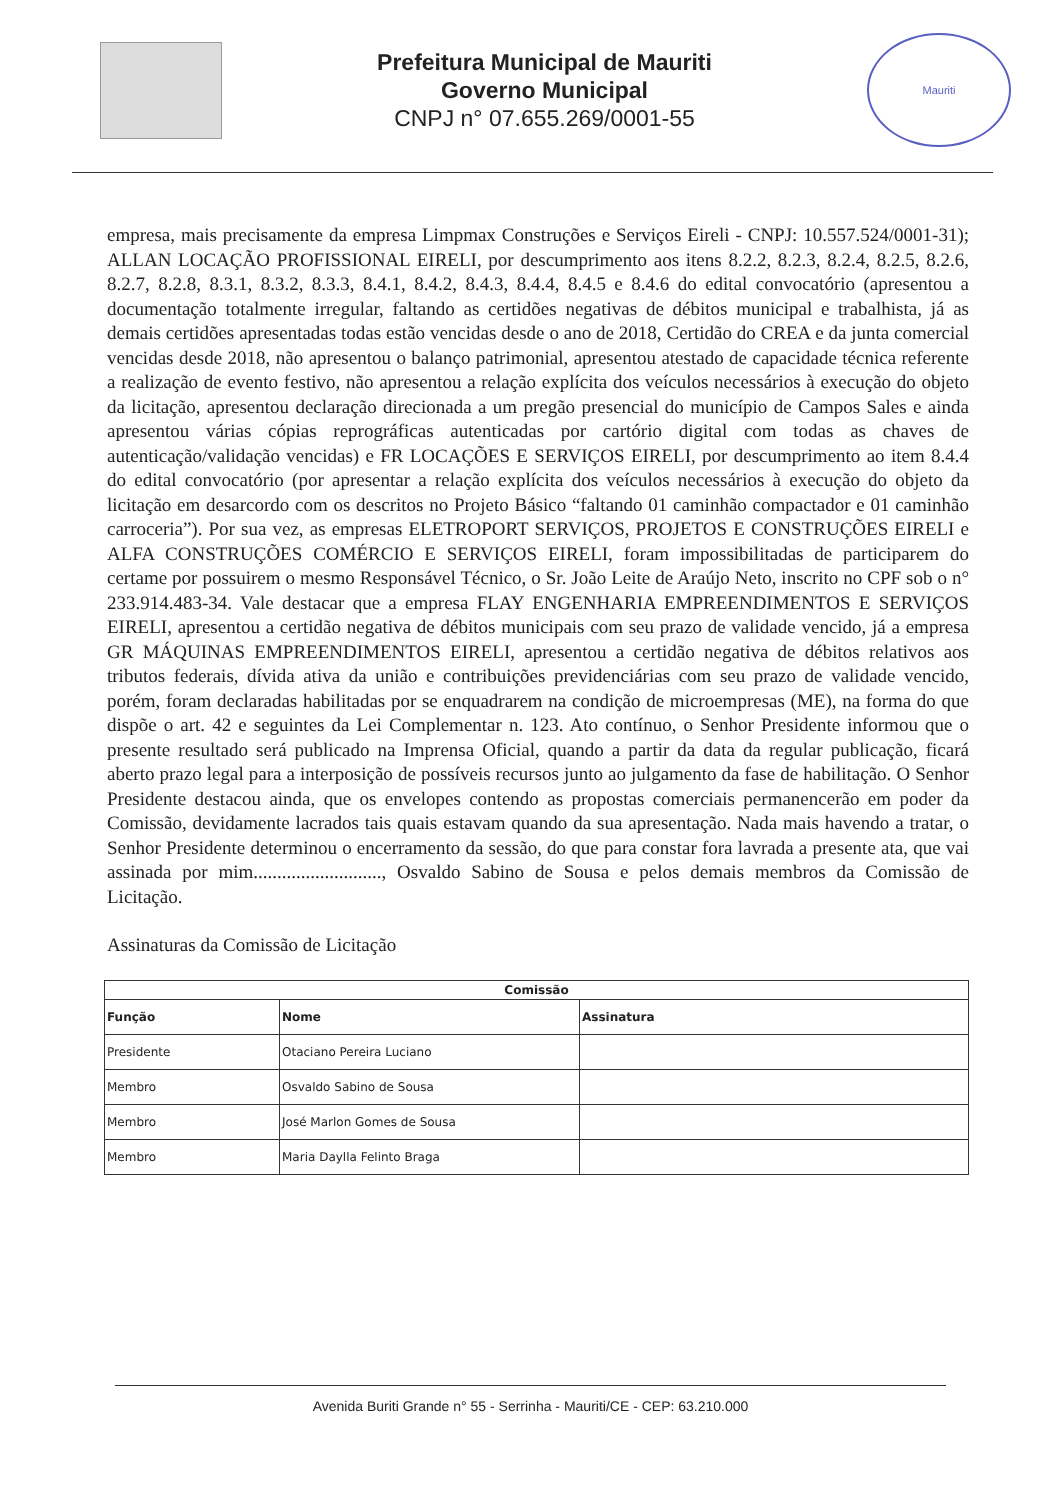Prefeitura Municipal de Mauriti
Governo Municipal
CNPJ n° 07.655.269/0001-55
Mauriti
empresa, mais precisamente da empresa Limpmax Construções e Serviços Eireli - CNPJ: 10.557.524/0001-31); ALLAN LOCAÇÃO PROFISSIONAL EIRELI, por descumprimento aos itens 8.2.2, 8.2.3, 8.2.4, 8.2.5, 8.2.6, 8.2.7, 8.2.8, 8.3.1, 8.3.2, 8.3.3, 8.4.1, 8.4.2, 8.4.3, 8.4.4, 8.4.5 e 8.4.6 do edital convocatório (apresentou a documentação totalmente irregular, faltando as certidões negativas de débitos municipal e trabalhista, já as demais certidões apresentadas todas estão vencidas desde o ano de 2018, Certidão do CREA e da junta comercial vencidas desde 2018, não apresentou o balanço patrimonial, apresentou atestado de capacidade técnica referente a realização de evento festivo, não apresentou a relação explícita dos veículos necessários à execução do objeto da licitação, apresentou declaração direcionada a um pregão presencial do município de Campos Sales e ainda apresentou várias cópias reprográficas autenticadas por cartório digital com todas as chaves de autenticação/validação vencidas) e FR LOCAÇÕES E SERVIÇOS EIRELI, por descumprimento ao item 8.4.4 do edital convocatório (por apresentar a relação explícita dos veículos necessários à execução do objeto da licitação em desarcordo com os descritos no Projeto Básico “faltando 01 caminhão compactador e 01 caminhão carroceria”). Por sua vez, as empresas ELETROPORT SERVIÇOS, PROJETOS E CONSTRUÇÕES EIRELI e ALFA CONSTRUÇÕES COMÉRCIO E SERVIÇOS EIRELI, foram impossibilitadas de participarem do certame por possuirem o mesmo Responsável Técnico, o Sr. João Leite de Araújo Neto, inscrito no CPF sob o n° 233.914.483-34. Vale destacar que a empresa FLAY ENGENHARIA EMPREENDIMENTOS E SERVIÇOS EIRELI, apresentou a certidão negativa de débitos municipais com seu prazo de validade vencido, já a empresa GR MÁQUINAS EMPREENDIMENTOS EIRELI, apresentou a certidão negativa de débitos relativos aos tributos federais, dívida ativa da união e contribuições previdenciárias com seu prazo de validade vencido, porém, foram declaradas habilitadas por se enquadrarem na condição de microempresas (ME), na forma do que dispõe o art. 42 e seguintes da Lei Complementar n. 123. Ato contínuo, o Senhor Presidente informou que o presente resultado será publicado na Imprensa Oficial, quando a partir da data da regular publicação, ficará aberto prazo legal para a interposição de possíveis recursos junto ao julgamento da fase de habilitação. O Senhor Presidente destacou ainda, que os envelopes contendo as propostas comerciais permanencerão em poder da Comissão, devidamente lacrados tais quais estavam quando da sua apresentação. Nada mais havendo a tratar, o Senhor Presidente determinou o encerramento da sessão, do que para constar fora lavrada a presente ata, que vai assinada por mim..........................., Osvaldo Sabino de Sousa e pelos demais membros da Comissão de Licitação.
Assinaturas da Comissão de Licitação
| Comissão | | |
| --- | --- | --- |
| Função | Nome | Assinatura |
| Presidente | Otaciano Pereira Luciano | |
| Membro | Osvaldo Sabino de Sousa | |
| Membro | José Marlon Gomes de Sousa | |
| Membro | Maria Daylla Felinto Braga | |
Avenida Buriti Grande n° 55 - Serrinha - Mauriti/CE - CEP: 63.210.000